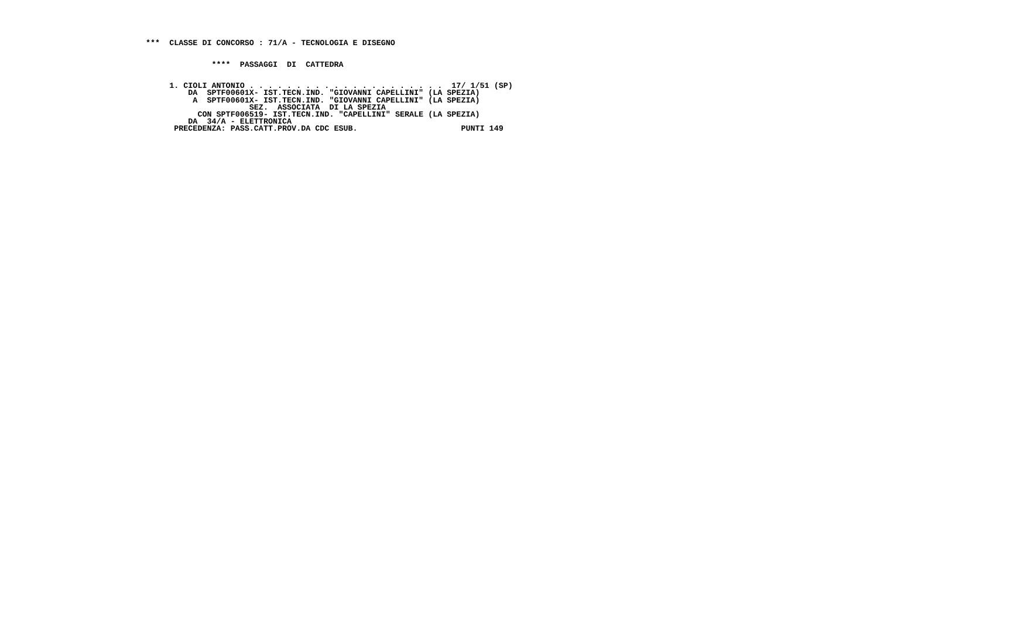***  CLASSE DI CONCORSO : 71/A - TECNOLOGIA E DISEGNO


              ****  PASSAGGI  DI  CATTEDRA


     1. CIOLI ANTONIO . . . . . . . . . . . . . . . . . . . . .  17/ 1/51 (SP)
         DA  SPTF00601X- IST.TECN.IND. "GIOVANNI CAPELLINI" (LA SPEZIA)
          A  SPTF00601X- IST.TECN.IND. "GIOVANNI CAPELLINI" (LA SPEZIA)
                      SEZ.  ASSOCIATA  DI LA SPEZIA
           CON SPTF006519- IST.TECN.IND. "CAPELLINI" SERALE (LA SPEZIA)
         DA  34/A - ELETTRONICA
      PRECEDENZA: PASS.CATT.PROV.DA CDC ESUB.                      PUNTI 149